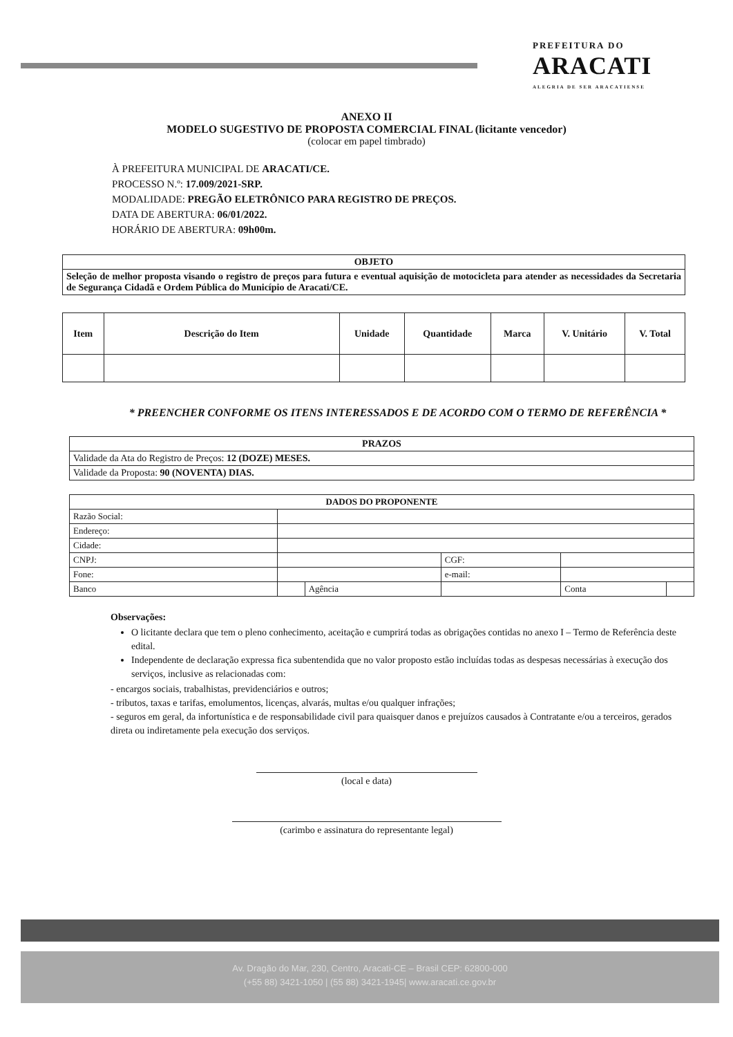PREFEITURA DO
ARACATI
ALEGRIA DE SER ARACATIENSE
ANEXO II
MODELO SUGESTIVO DE PROPOSTA COMERCIAL FINAL (licitante vencedor)
(colocar em papel timbrado)
À PREFEITURA MUNICIPAL DE ARACATI/CE.
PROCESSO N.º: 17.009/2021-SRP.
MODALIDADE: PREGÃO ELETRÔNICO PARA REGISTRO DE PREÇOS.
DATA DE ABERTURA: 06/01/2022.
HORÁRIO DE ABERTURA: 09h00m.
| OBJETO |
| --- |
| Seleção de melhor proposta visando o registro de preços para futura e eventual aquisição de motocicleta para atender as necessidades da Secretaria de Segurança Cidadã e Ordem Pública do Município de Aracati/CE. |
| Item | Descrição do Item | Unidade | Quantidade | Marca | V. Unitário | V. Total |
| --- | --- | --- | --- | --- | --- | --- |
* PREENCHER CONFORME OS ITENS INTERESSADOS E DE ACORDO COM O TERMO DE REFERÊNCIA *
| PRAZOS |
| --- |
| Validade da Ata do Registro de Preços: 12 (DOZE) MESES. |
| Validade da Proposta: 90 (NOVENTA) DIAS. |
| DADOS DO PROPONENTE | | | | | |
| --- | --- | --- | --- | --- | --- |
| Razão Social: | | | | | |
| Endereço: | | | | | |
| Cidade: | | | | | |
| CNPJ: | | | CGF: | | |
| Fone: | | | e-mail: | | |
| Banco | | Agência | | Conta | |
Observações:
O licitante declara que tem o pleno conhecimento, aceitação e cumprirá todas as obrigações contidas no anexo I – Termo de Referência deste edital.
Independente de declaração expressa fica subentendida que no valor proposto estão incluídas todas as despesas necessárias à execução dos serviços, inclusive as relacionadas com:
- encargos sociais, trabalhistas, previdenciários e outros;
- tributos, taxas e tarifas, emolumentos, licenças, alvarás, multas e/ou qualquer infrações;
- seguros em geral, da infortunística e de responsabilidade civil para quaisquer danos e prejuízos causados à Contratante e/ou a terceiros, gerados direta ou indiretamente pela execução dos serviços.
(local e data)
(carimbo e assinatura do representante legal)
Av. Dragão do Mar, 230, Centro, Aracati-CE – Brasil CEP: 62800-000
(+55 88) 3421-1050 | (55 88) 3421-1945| www.aracati.ce.gov.br